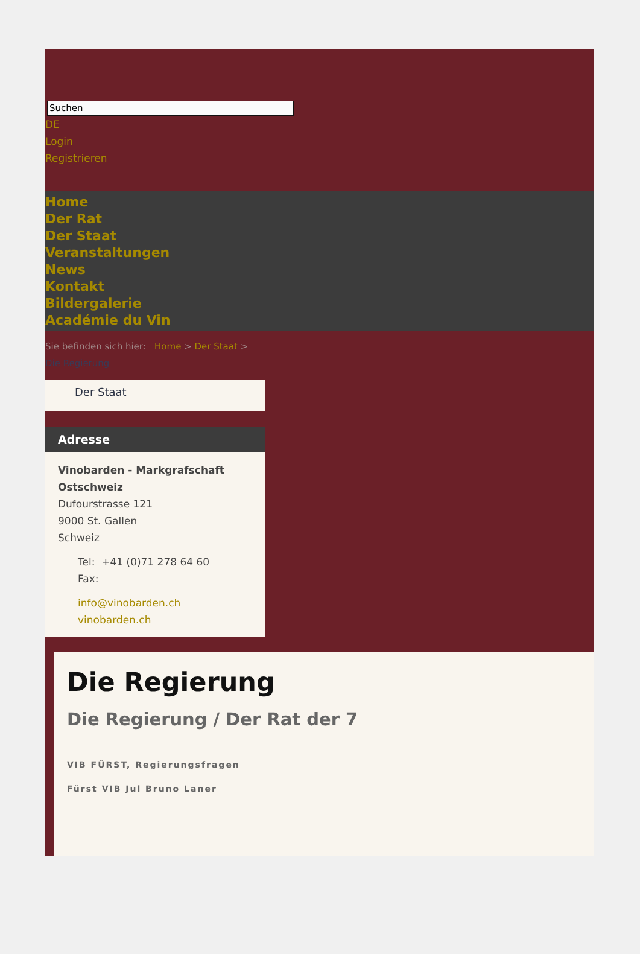Suchen
DE
Login
Registrieren
Home
Der Rat
Der Staat
Veranstaltungen
News
Kontakt
Bildergalerie
Académie du Vin
Sie befinden sich hier: Home > Der Staat >
Die Regierung
Der Staat
Adresse
Vinobarden - Markgrafschaft Ostschweiz
Dufourstrasse 121
9000 St. Gallen
Schweiz
Tel: +41 (0)71 278 64 60
Fax:
info@vinobarden.ch
vinobarden.ch
Die Regierung
Die Regierung / Der Rat der 7
VIB FÜRST, Regierungsfragen
Fürst VIB Jul Bruno Laner